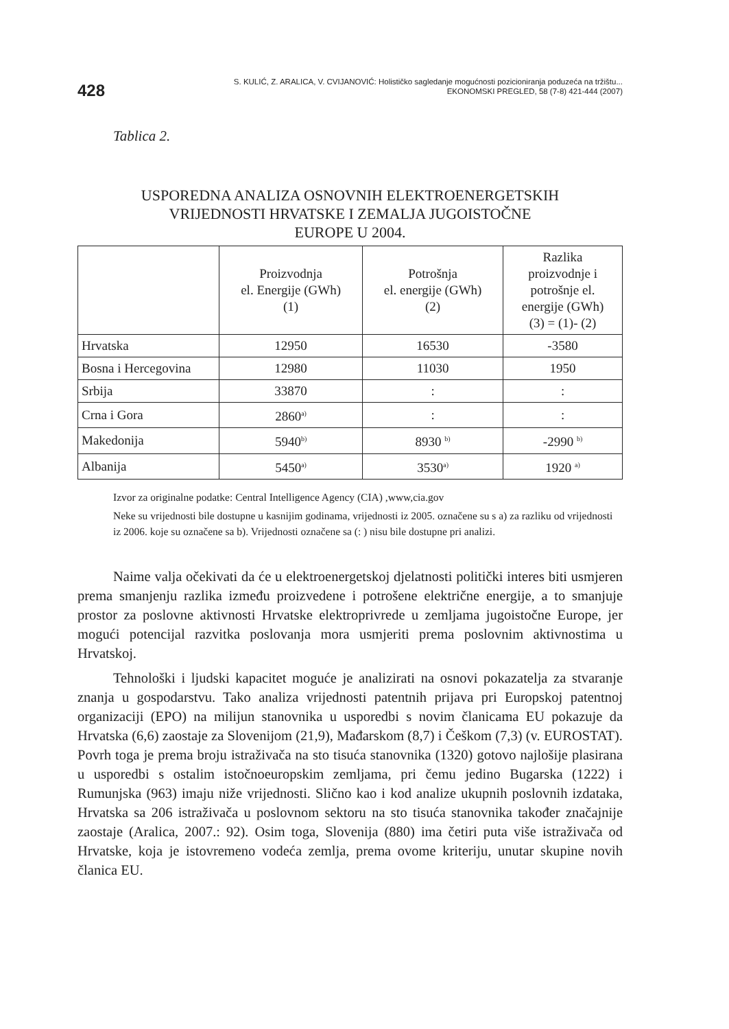428
S. KULIĆ, Z. ARALICA, V. CVIJANOVIĆ: Holističko sagledanje mogućnosti pozicioniranja poduzeća na tržištu...
EKONOMSKI PREGLED, 58 (7-8) 421-444 (2007)
Tablica 2.
USPOREDNA ANALIZA OSNOVNIH ELEKTROENERGETSKIH
VRIJEDNOSTI HRVATSKE I ZEMALJA JUGOISTOČNE
EUROPE U 2004.
| | Proizvodnja el. Energije (GWh) (1) | Potrošnja el. energije (GWh) (2) | Razlika proizvodnje i potrošnje el. energije (GWh) (3) = (1)- (2) |
| --- | --- | --- | --- |
| Hrvatska | 12950 | 16530 | -3580 |
| Bosna i Hercegovina | 12980 | 11030 | 1950 |
| Srbija | 33870 | : | : |
| Crna i Gora | 2860<sup>a)</sup> | : | : |
| Makedonija | 5940<sup>b)</sup> | 8930 <sup>b)</sup> | -2990 <sup>b)</sup> |
| Albanija | 5450<sup>a)</sup> | 3530<sup>a)</sup> | 1920 <sup>a)</sup> |
Izvor za originalne podatke: Central Intelligence Agency (CIA) ,www,cia.gov
Neke su vrijednosti bile dostupne u kasnijim godinama, vrijednosti iz 2005. označene su s a) za razliku od vrijednosti iz 2006. koje su označene sa b). Vrijednosti označene sa (: ) nisu bile dostupne pri analizi.
Naime valja očekivati da će u elektroenergetskoj djelatnosti politički interes biti usmjeren prema smanjenju razlika između proizvedene i potrošene električne energije, a to smanjuje prostor za poslovne aktivnosti Hrvatske elektroprivrede u zemljama jugoistočne Europe, jer mogući potencijal razvitka poslovanja mora usmjeriti prema poslovnim aktivnostima u Hrvatskoj.
Tehnološki i ljudski kapacitet moguće je analizirati na osnovi pokazatelja za stvaranje znanja u gospodarstvu. Tako analiza vrijednosti patentnih prijava pri Europskoj patentnoj organizaciji (EPO) na milijun stanovnika u usporedbi s novim članicama EU pokazuje da Hrvatska (6,6) zaostaje za Slovenijom (21,9), Mađarskom (8,7) i Češkom (7,3) (v. EUROSTAT). Povrh toga je prema broju istraživača na sto tisuća stanovnika (1320) gotovo najlošije plasirana u usporedbi s ostalim istočnoeuropskim zemljama, pri čemu jedino Bugarska (1222) i Rumunjska (963) imaju niže vrijednosti. Slično kao i kod analize ukupnih poslovnih izdataka, Hrvatska sa 206 istraživača u poslovnom sektoru na sto tisuća stanovnika također značajnije zaostaje (Aralica, 2007.: 92). Osim toga, Slovenija (880) ima četiri puta više istraživača od Hrvatske, koja je istovremeno vodeća zemlja, prema ovome kriteriju, unutar skupine novih članica EU.